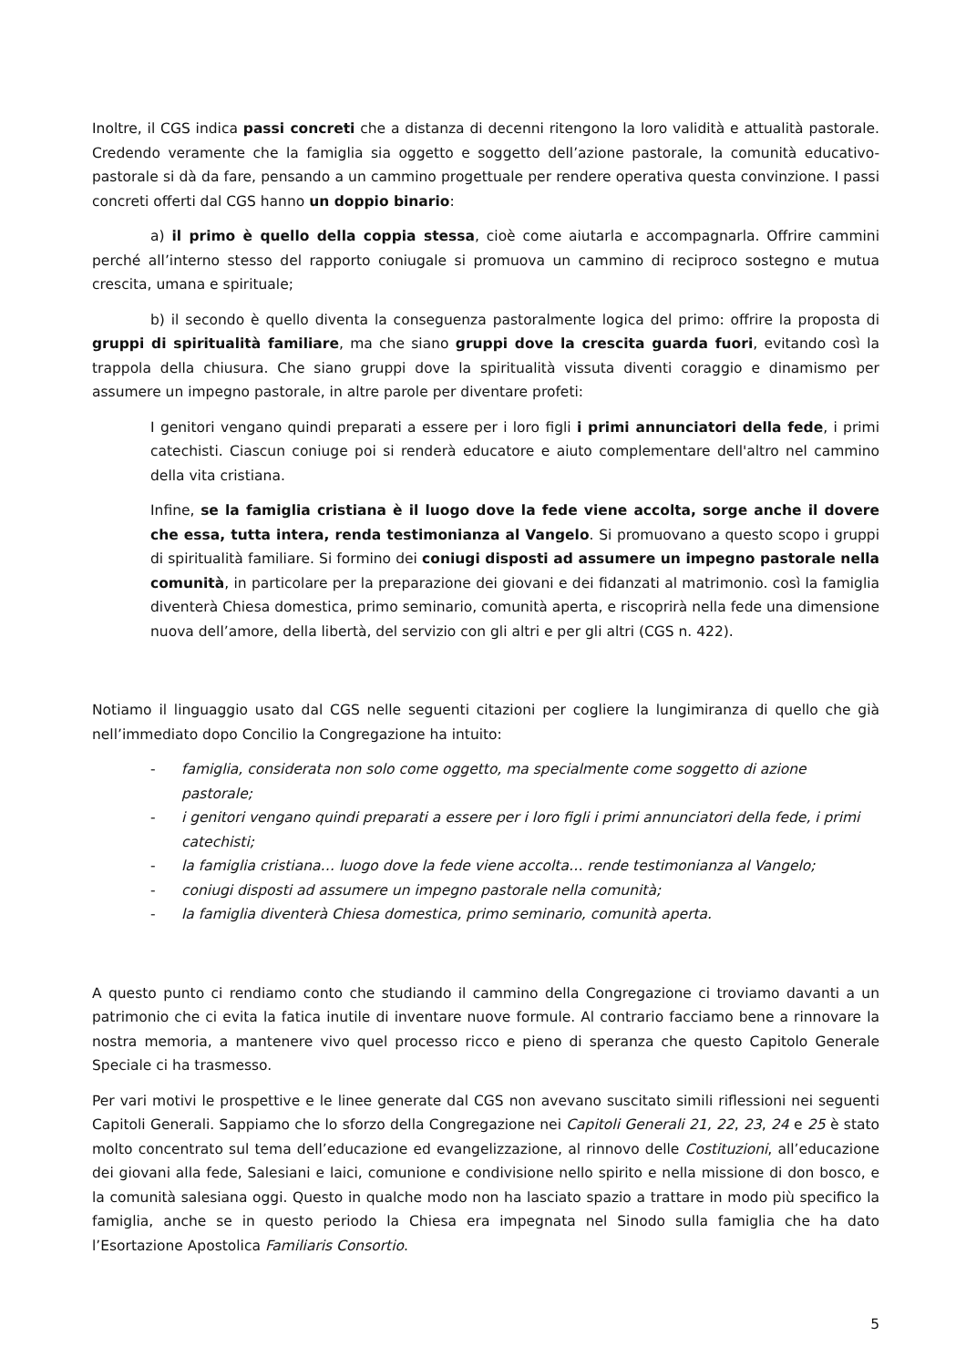Inoltre, il CGS indica passi concreti che a distanza di decenni ritengono la loro validità e attualità pastorale. Credendo veramente che la famiglia sia oggetto e soggetto dell’azione pastorale, la comunità educativo-pastorale si dà da fare, pensando a un cammino progettuale per rendere operativa questa convinzione. I passi concreti offerti dal CGS hanno un doppio binario:
a) il primo è quello della coppia stessa, cioè come aiutarla e accompagnarla. Offrire cammini perché all’interno stesso del rapporto coniugale si promuova un cammino di reciproco sostegno e mutua crescita, umana e spirituale;
b) il secondo è quello diventa la conseguenza pastoralmente logica del primo: offrire la proposta di gruppi di spiritualità familiare, ma che siano gruppi dove la crescita guarda fuori, evitando così la trappola della chiusura. Che siano gruppi dove la spiritualità vissuta diventi coraggio e dinamismo per assumere un impegno pastorale, in altre parole per diventare profeti:
I genitori vengano quindi preparati a essere per i loro figli i primi annunciatori della fede, i primi catechisti. Ciascun coniuge poi si renderà educatore e aiuto complementare dell'altro nel cammino della vita cristiana.
Infine, se la famiglia cristiana è il luogo dove la fede viene accolta, sorge anche il dovere che essa, tutta intera, renda testimonianza al Vangelo. Si promuovano a questo scopo i gruppi di spiritualità familiare. Si formino dei coniugi disposti ad assumere un impegno pastorale nella comunità, in particolare per la preparazione dei giovani e dei fidanzati al matrimonio. così la famiglia diventerà Chiesa domestica, primo seminario, comunità aperta, e riscoprirà nella fede una dimensione nuova dell’amore, della libertà, del servizio con gli altri e per gli altri (CGS n. 422).
Notiamo il linguaggio usato dal CGS nelle seguenti citazioni per cogliere la lungimiranza di quello che già nell’immediato dopo Concilio la Congregazione ha intuito:
- famiglia, considerata non solo come oggetto, ma specialmente come soggetto di azione pastorale;
- i genitori vengano quindi preparati a essere per i loro figli i primi annunciatori della fede, i primi catechisti;
- la famiglia cristiana… luogo dove la fede viene accolta… rende testimonianza al Vangelo;
- coniugi disposti ad assumere un impegno pastorale nella comunità;
- la famiglia diventerà Chiesa domestica, primo seminario, comunità aperta.
A questo punto ci rendiamo conto che studiando il cammino della Congregazione ci troviamo davanti a un patrimonio che ci evita la fatica inutile di inventare nuove formule. Al contrario facciamo bene a rinnovare la nostra memoria, a mantenere vivo quel processo ricco e pieno di speranza che questo Capitolo Generale Speciale ci ha trasmesso.
Per vari motivi le prospettive e le linee generate dal CGS non avevano suscitato simili riflessioni nei seguenti Capitoli Generali. Sappiamo che lo sforzo della Congregazione nei Capitoli Generali 21, 22, 23, 24 e 25 è stato molto concentrato sul tema dell’educazione ed evangelizzazione, al rinnovo delle Costituzioni, all’educazione dei giovani alla fede, Salesiani e laici, comunione e condivisione nello spirito e nella missione di don bosco, e la comunità salesiana oggi. Questo in qualche modo non ha lasciato spazio a trattare in modo più specifico la famiglia, anche se in questo periodo la Chiesa era impegnata nel Sinodo sulla famiglia che ha dato l’Esortazione Apostolica Familiaris Consortio.
5